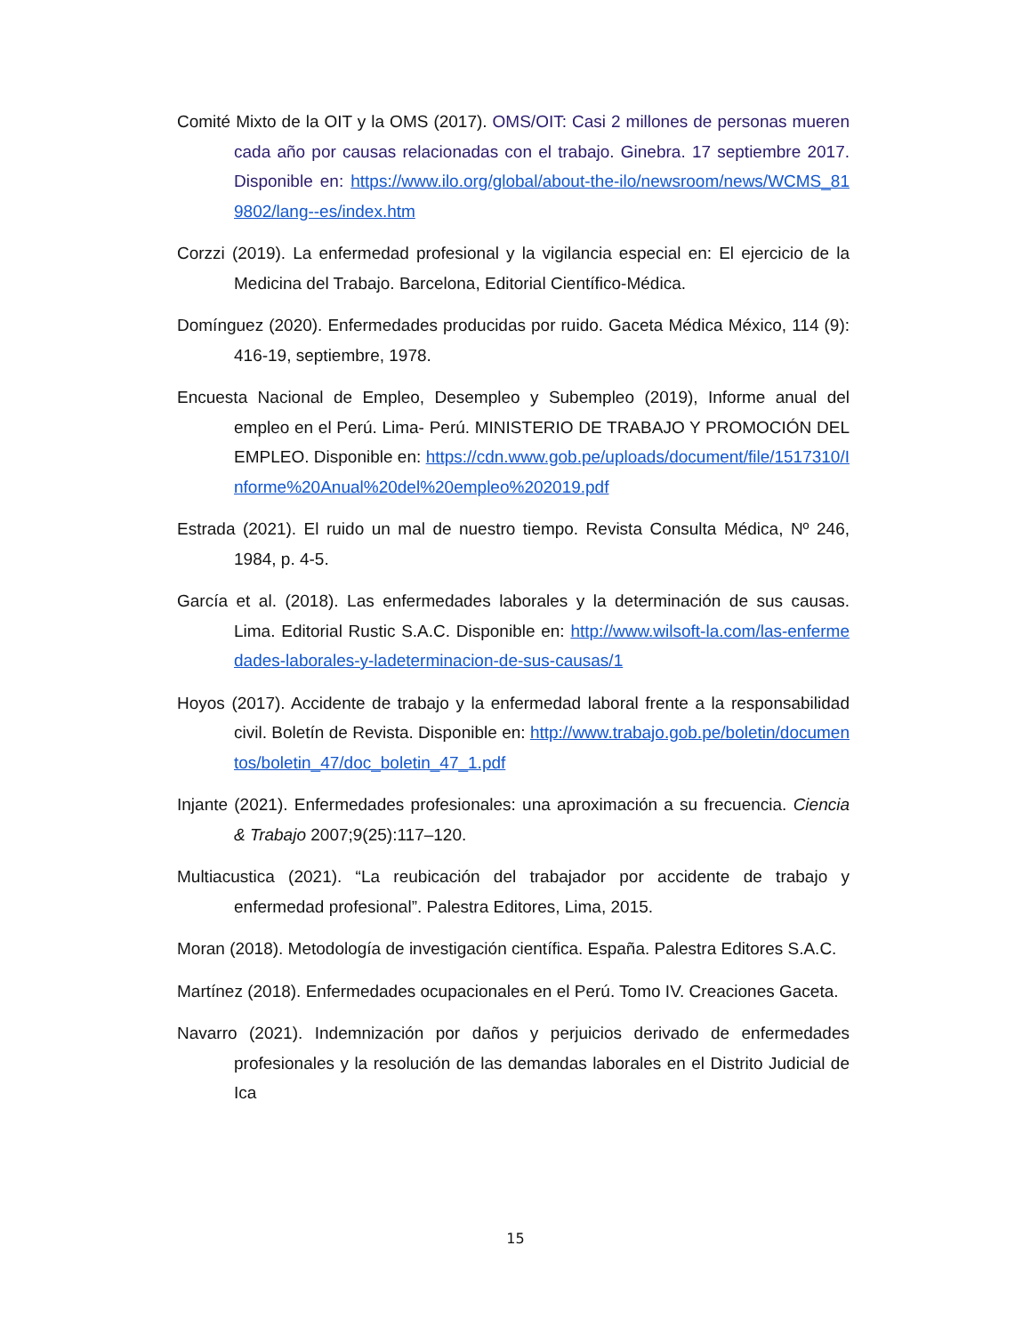Comité Mixto de la OIT y la OMS (2017). OMS/OIT: Casi 2 millones de personas mueren cada año por causas relacionadas con el trabajo. Ginebra. 17 septiembre 2017. Disponible en: https://www.ilo.org/global/about-the-ilo/newsroom/news/WCMS_819802/lang--es/index.htm
Corzzi (2019). La enfermedad profesional y la vigilancia especial en: El ejercicio de la Medicina del Trabajo. Barcelona, Editorial Científico-Médica.
Domínguez (2020). Enfermedades producidas por ruido. Gaceta Médica México, 114 (9): 416-19, septiembre, 1978.
Encuesta Nacional de Empleo, Desempleo y Subempleo (2019), Informe anual del empleo en el Perú. Lima- Perú. MINISTERIO DE TRABAJO Y PROMOCIÓN DEL EMPLEO. Disponible en: https://cdn.www.gob.pe/uploads/document/file/1517310/Informe%20Anual%20del%20empleo%202019.pdf
Estrada (2021). El ruido un mal de nuestro tiempo. Revista Consulta Médica, Nº 246, 1984, p. 4-5.
García et al. (2018). Las enfermedades laborales y la determinación de sus causas. Lima. Editorial Rustic S.A.C. Disponible en: http://www.wilsoft-la.com/las-enfermedades-laborales-y-ladeterminacion-de-sus-causas/1
Hoyos (2017). Accidente de trabajo y la enfermedad laboral frente a la responsabilidad civil. Boletín de Revista. Disponible en: http://www.trabajo.gob.pe/boletin/documentos/boletin_47/doc_boletin_47_1.pdf
Injante (2021). Enfermedades profesionales: una aproximación a su frecuencia. Ciencia & Trabajo 2007;9(25):117–120.
Multiacustica (2021). “La reubicación del trabajador por accidente de trabajo y enfermedad profesional”. Palestra Editores, Lima, 2015.
Moran (2018). Metodología de investigación científica. España. Palestra Editores S.A.C.
Martínez (2018). Enfermedades ocupacionales en el Perú. Tomo IV. Creaciones Gaceta.
Navarro (2021). Indemnización por daños y perjuicios derivado de enfermedades profesionales y la resolución de las demandas laborales en el Distrito Judicial de Ica
15